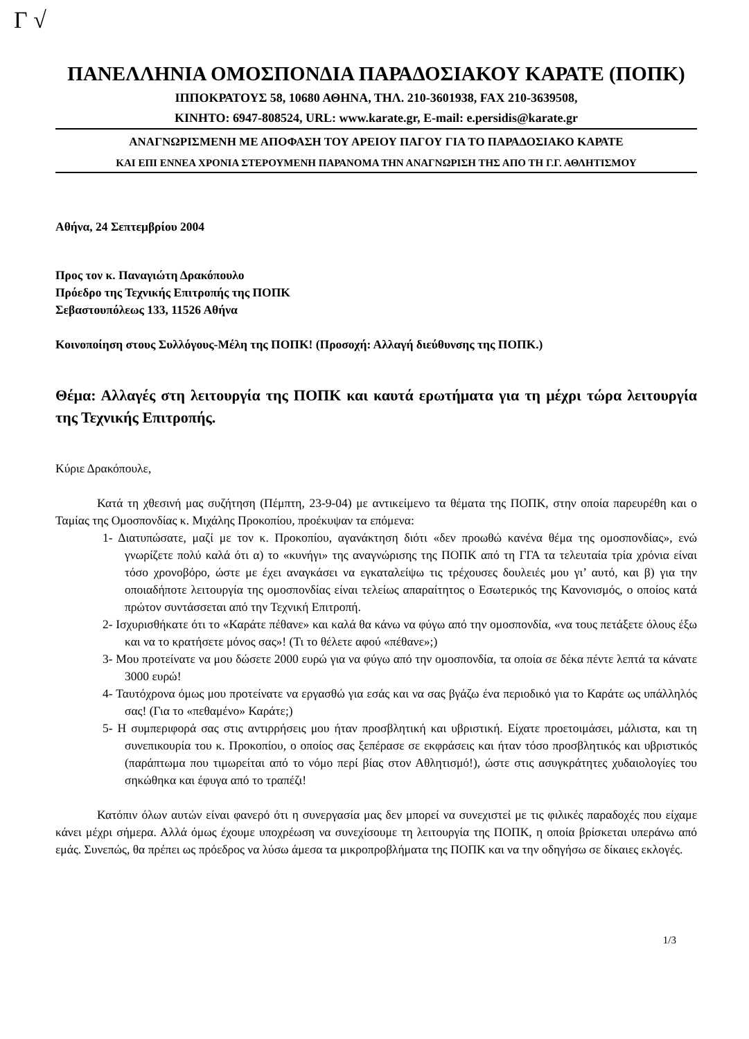Γ √
ΠΑΝΕΛΛΗΝΙΑ ΟΜΟΣΠΟΝΔΙΑ ΠΑΡΑΔΟΣΙΑΚΟΥ ΚΑΡΑΤΕ (ΠΟΠΚ)
ΙΠΠΟΚΡΑΤΟΥΣ 58, 10680 ΑΘΗΝΑ, ΤΗΛ. 210-3601938, FAX 210-3639508,
ΚΙΝΗΤΟ: 6947-808524, URL: www.karate.gr, E-mail: e.persidis@karate.gr
ΑΝΑΓΝΩΡΙΣΜΕΝΗ ΜΕ ΑΠΟΦΑΣΗ ΤΟΥ ΑΡΕΙΟΥ ΠΑΓΟΥ ΓΙΑ ΤΟ ΠΑΡΑΔΟΣΙΑΚΟ ΚΑΡΑΤΕ
ΚΑΙ ΕΠΙ ΕΝΝΕΑ ΧΡΟΝΙΑ ΣΤΕΡΟΥΜΕΝΗ ΠΑΡΑΝΟΜΑ ΤΗΝ ΑΝΑΓΝΩΡΙΣΗ ΤΗΣ ΑΠΟ ΤΗ Γ.Γ. ΑΘΛΗΤΙΣΜΟΥ
Αθήνα, 24 Σεπτεμβρίου 2004
Προς τον κ. Παναγιώτη Δρακόπουλο
Πρόεδρο της Τεχνικής Επιτροπής της ΠΟΠΚ
Σεβαστουπόλεως 133, 11526 Αθήνα
Κοινοποίηση στους Συλλόγους-Μέλη της ΠΟΠΚ! (Προσοχή: Αλλαγή διεύθυνσης της ΠΟΠΚ.)
Θέμα: Αλλαγές στη λειτουργία της ΠΟΠΚ και καυτά ερωτήματα για τη μέχρι τώρα λειτουργία της Τεχνικής Επιτροπής.
Κύριε Δρακόπουλε,
Κατά τη χθεσινή μας συζήτηση (Πέμπτη, 23-9-04) με αντικείμενο τα θέματα της ΠΟΠΚ, στην οποία παρευρέθη και ο Ταμίας της Ομοσπονδίας κ. Μιχάλης Προκοπίου, προέκυψαν τα επόμενα:
1- Διατυπώσατε, μαζί με τον κ. Προκοπίου, αγανάκτηση διότι «δεν προωθώ κανένα θέμα της ομοσπονδίας», ενώ γνωρίζετε πολύ καλά ότι α) το «κυνήγι» της αναγνώρισης της ΠΟΠΚ από τη ΓΓΑ τα τελευταία τρία χρόνια είναι τόσο χρονοβόρο, ώστε με έχει αναγκάσει να εγκαταλείψω τις τρέχουσες δουλειές μου γι’ αυτό, και β) για την οποιαδήποτε λειτουργία της ομοσπονδίας είναι τελείως απαραίτητος ο Εσωτερικός της Κανονισμός, ο οποίος κατά πρώτον συντάσσεται από την Τεχνική Επιτροπή.
2- Ισχυρισθήκατε ότι το «Καράτε πέθανε» και καλά θα κάνω να φύγω από την ομοσπονδία, «να τους πετάξετε όλους έξω και να το κρατήσετε μόνος σας»! (Τι το θέλετε αφού «πέθανε»;)
3- Μου προτείνατε να μου δώσετε 2000 ευρώ για να φύγω από την ομοσπονδία, τα οποία σε δέκα πέντε λεπτά τα κάνατε 3000 ευρώ!
4- Ταυτόχρονα όμως μου προτείνατε να εργασθώ για εσάς και να σας βγάζω ένα περιοδικό για το Καράτε ως υπάλληλός σας! (Για το «πεθαμένο» Καράτε;)
5- Η συμπεριφορά σας στις αντιρρήσεις μου ήταν προσβλητική και υβριστική. Είχατε προετοιμάσει, μάλιστα, και τη συνεπικουρία του κ. Προκοπίου, ο οποίος σας ξεπέρασε σε εκφράσεις και ήταν τόσο προσβλητικός και υβριστικός (παράπτωμα που τιμωρείται από το νόμο περί βίας στον Αθλητισμό!), ώστε στις ασυγκράτητες χυδαιολογίες του σηκώθηκα και έφυγα από το τραπέζι!
Κατόπιν όλων αυτών είναι φανερό ότι η συνεργασία μας δεν μπορεί να συνεχιστεί με τις φιλικές παραδοχές που είχαμε κάνει μέχρι σήμερα. Αλλά όμως έχουμε υποχρέωση να συνεχίσουμε τη λειτουργία της ΠΟΠΚ, η οποία βρίσκεται υπεράνω από εμάς. Συνεπώς, θα πρέπει ως πρόεδρος να λύσω άμεσα τα μικροπροβλήματα της ΠΟΠΚ και να την οδηγήσω σε δίκαιες εκλογές.
1/3